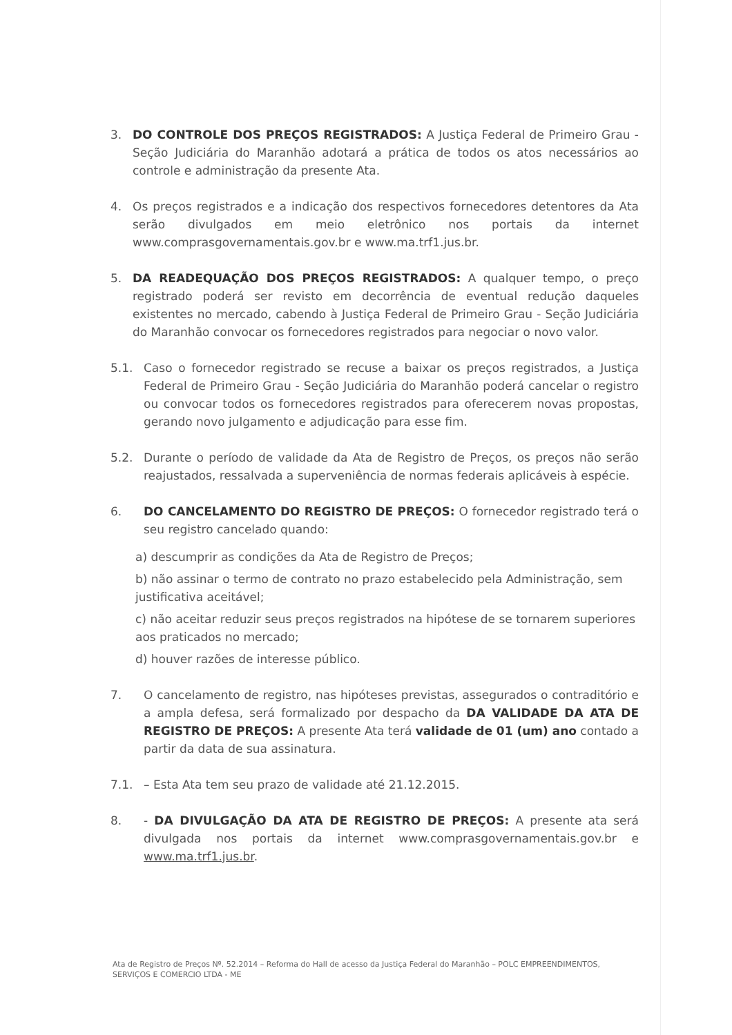3. DO CONTROLE DOS PREÇOS REGISTRADOS: A Justiça Federal de Primeiro Grau - Seção Judiciária do Maranhão adotará a prática de todos os atos necessários ao controle e administração da presente Ata.
4. Os preços registrados e a indicação dos respectivos fornecedores detentores da Ata serão divulgados em meio eletrônico nos portais da internet www.comprasgovernamentais.gov.br e www.ma.trf1.jus.br.
5. DA READEQUAÇÃO DOS PREÇOS REGISTRADOS: A qualquer tempo, o preço registrado poderá ser revisto em decorrência de eventual redução daqueles existentes no mercado, cabendo à Justiça Federal de Primeiro Grau - Seção Judiciária do Maranhão convocar os fornecedores registrados para negociar o novo valor.
5.1. Caso o fornecedor registrado se recuse a baixar os preços registrados, a Justiça Federal de Primeiro Grau - Seção Judiciária do Maranhão poderá cancelar o registro ou convocar todos os fornecedores registrados para oferecerem novas propostas, gerando novo julgamento e adjudicação para esse fim.
5.2. Durante o período de validade da Ata de Registro de Preços, os preços não serão reajustados, ressalvada a superveniência de normas federais aplicáveis à espécie.
6. DO CANCELAMENTO DO REGISTRO DE PREÇOS: O fornecedor registrado terá o seu registro cancelado quando:
a) descumprir as condições da Ata de Registro de Preços;
b) não assinar o termo de contrato no prazo estabelecido pela Administração, sem justificativa aceitável;
c) não aceitar reduzir seus preços registrados na hipótese de se tornarem superiores aos praticados no mercado;
d) houver razões de interesse público.
7. O cancelamento de registro, nas hipóteses previstas, assegurados o contraditório e a ampla defesa, será formalizado por despacho da DA VALIDADE DA ATA DE REGISTRO DE PREÇOS: A presente Ata terá validade de 01 (um) ano contado a partir da data de sua assinatura.
7.1. – Esta Ata tem seu prazo de validade até 21.12.2015.
8. - DA DIVULGAÇÃO DA ATA DE REGISTRO DE PREÇOS: A presente ata será divulgada nos portais da internet www.comprasgovernamentais.gov.br e www.ma.trf1.jus.br.
Ata de Registro de Preços Nº. 52.2014 – Reforma do Hall de acesso da Justiça Federal do Maranhão – POLC EMPREENDIMENTOS, SERVIÇOS E COMERCIO LTDA - ME